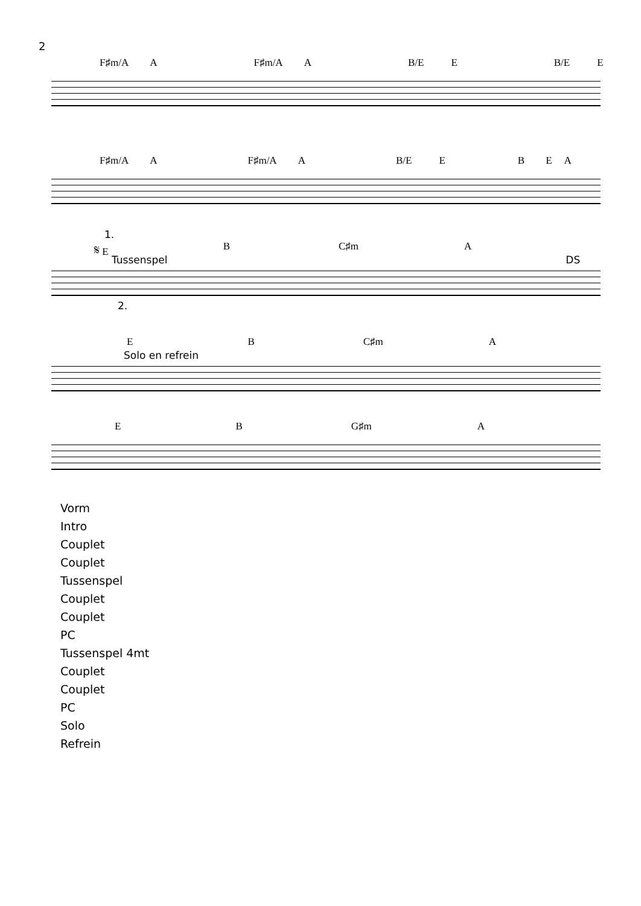2
F♯m/A A F♯m/A A B/E E B/E E
F♯m/A A F♯m/A A B/E EBEA
1.
𝄋 E B C♯m A
Tussenspel DS
2.
E B C♯m A
Solo en refrein
E B G♯m A
Vorm
Intro
Couplet
Couplet
Tussenspel
Couplet
Couplet
PC
Tussenspel 4mt
Couplet
Couplet
PC
Solo
Refrein